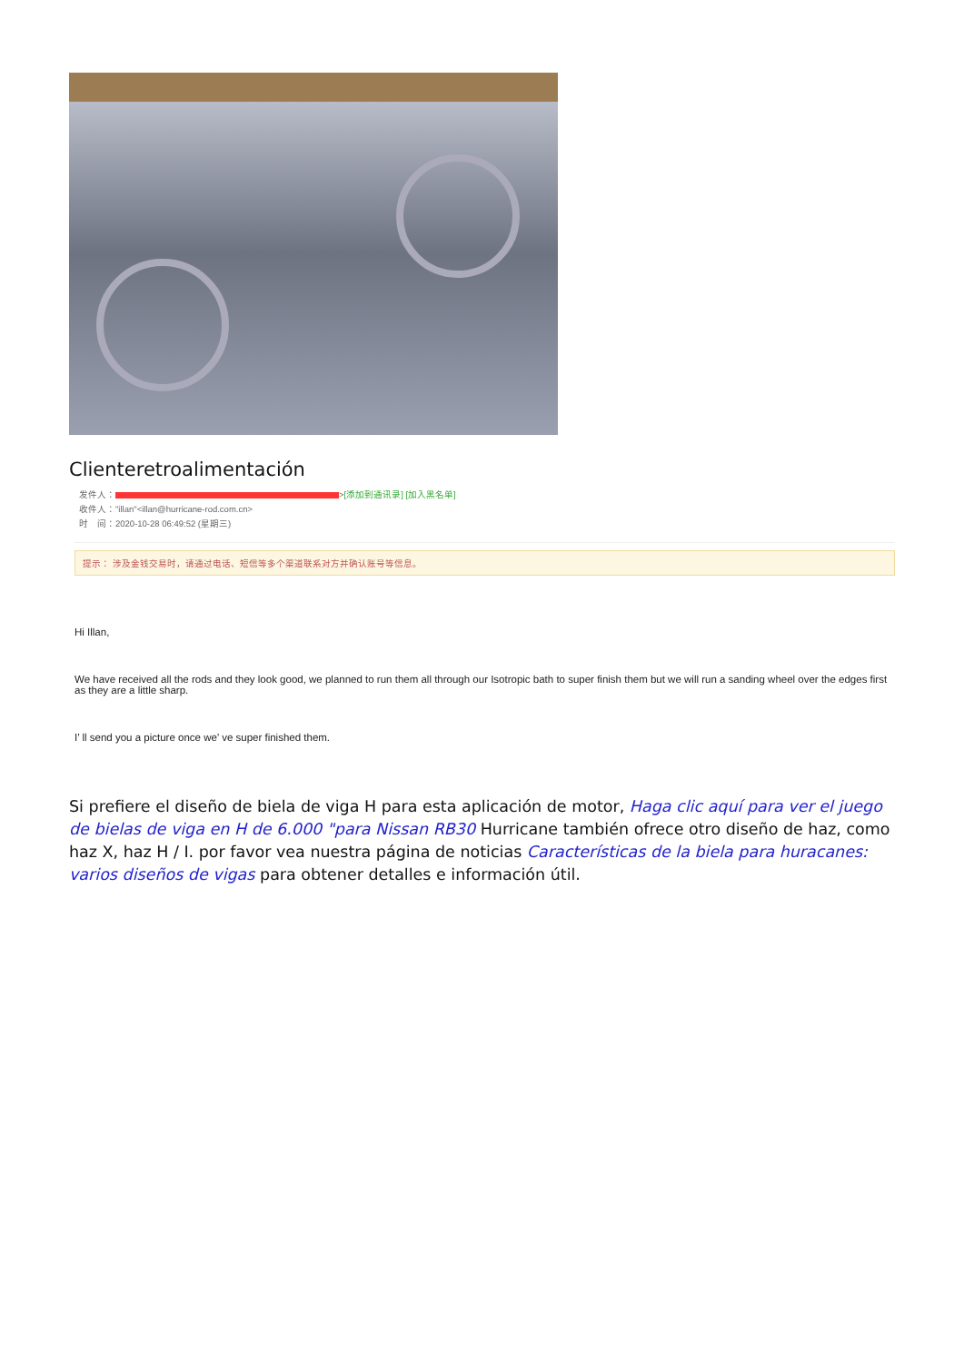Clienteretroalimentación
发件人： >[添加到通讯录] [加入黑名单]
收件人："illan"<illan@hurricane-rod.com.cn>
时　间：2020-10-28 06:49:52 (星期三)
提示： 涉及金钱交易时，请通过电话、短信等多个渠道联系对方并确认账号等信息。
Hi Illan,
We have received all the rods and they look good, we planned to run them all through our Isotropic bath to super finish them but we will run a sanding wheel over the edges first as they are a little sharp.
I’ ll send you a picture once we’ ve super finished them.
Si prefiere el diseño de biela de viga H para esta aplicación de motor, Haga clic aquí para ver el juego de bielas de viga en H de 6.000 "para Nissan RB30 Hurricane también ofrece otro diseño de haz, como haz X, haz H / I. por favor vea nuestra página de noticias Características de la biela para huracanes: varios diseños de vigas para obtener detalles e información útil.